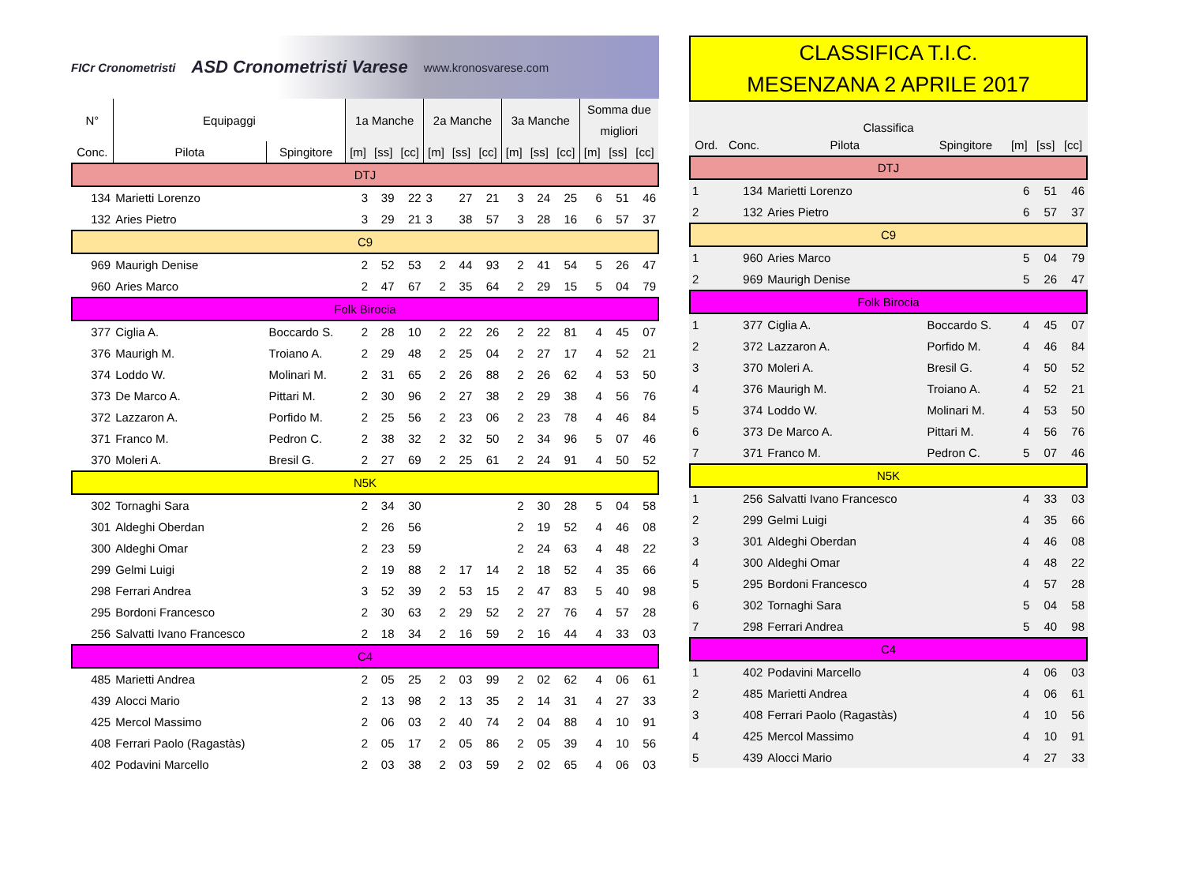FICr Cronometristi ASD Cronometristi Varese www.kronosvarese.com
| N° | Equipaggi | | 1a Manche | | | 2a Manche | | | 3a Manche | | | Somma due | | |
| --- | --- | --- | --- | --- | --- | --- | --- | --- | --- | --- | --- | --- | --- | --- |
| | | | | | | | | | | | | migliori | | |
| Conc. | Pilota | Spingitore | [m] | [ss] | [cc] | [m] | [ss] | [cc] | [m] | [ss] | [cc] | [m] | [ss] | [cc] |
| DTJ | | | | | | | | | | | | | | |
| 134 | Marietti Lorenzo | | 3 | 39 | 22 | 3 | 27 | 21 | 3 | 24 | 25 | 6 | 51 | 46 |
| 132 | Aries Pietro | | 3 | 29 | 21 | 3 | 38 | 57 | 3 | 28 | 16 | 6 | 57 | 37 |
| C9 | | | | | | | | | | | | | | |
| 969 | Maurigh Denise | | 2 | 52 | 53 | 2 | 44 | 93 | 2 | 41 | 54 | 5 | 26 | 47 |
| 960 | Aries Marco | | 2 | 47 | 67 | 2 | 35 | 64 | 2 | 29 | 15 | 5 | 04 | 79 |
| Folk Birocia | | | | | | | | | | | | | | |
| 377 | Ciglia A. | Boccardo S. | 2 | 28 | 10 | 2 | 22 | 26 | 2 | 22 | 81 | 4 | 45 | 07 |
| 376 | Maurigh M. | Troiano A. | 2 | 29 | 48 | 2 | 25 | 04 | 2 | 27 | 17 | 4 | 52 | 21 |
| 374 | Loddo W. | Molinari M. | 2 | 31 | 65 | 2 | 26 | 88 | 2 | 26 | 62 | 4 | 53 | 50 |
| 373 | De Marco A. | Pittari M. | 2 | 30 | 96 | 2 | 27 | 38 | 2 | 29 | 38 | 4 | 56 | 76 |
| 372 | Lazzaron A. | Porfido M. | 2 | 25 | 56 | 2 | 23 | 06 | 2 | 23 | 78 | 4 | 46 | 84 |
| 371 | Franco M. | Pedron C. | 2 | 38 | 32 | 2 | 32 | 50 | 2 | 34 | 96 | 5 | 07 | 46 |
| 370 | Moleri A. | Bresil G. | 2 | 27 | 69 | 2 | 25 | 61 | 2 | 24 | 91 | 4 | 50 | 52 |
| N5K | | | | | | | | | | | | | | |
| 302 | Tornaghi Sara | | 2 | 34 | 30 | | | | 2 | 30 | 28 | 5 | 04 | 58 |
| 301 | Aldeghi Oberdan | | 2 | 26 | 56 | | | | 2 | 19 | 52 | 4 | 46 | 08 |
| 300 | Aldeghi Omar | | 2 | 23 | 59 | | | | 2 | 24 | 63 | 4 | 48 | 22 |
| 299 | Gelmi Luigi | | 2 | 19 | 88 | 2 | 17 | 14 | 2 | 18 | 52 | 4 | 35 | 66 |
| 298 | Ferrari Andrea | | 3 | 52 | 39 | 2 | 53 | 15 | 2 | 47 | 83 | 5 | 40 | 98 |
| 295 | Bordoni Francesco | | 2 | 30 | 63 | 2 | 29 | 52 | 2 | 27 | 76 | 4 | 57 | 28 |
| 256 | Salvatti Ivano Francesco | | 2 | 18 | 34 | 2 | 16 | 59 | 2 | 16 | 44 | 4 | 33 | 03 |
| C4 | | | | | | | | | | | | | | |
| 485 | Marietti Andrea | | 2 | 05 | 25 | 2 | 03 | 99 | 2 | 02 | 62 | 4 | 06 | 61 |
| 439 | Alocci Mario | | 2 | 13 | 98 | 2 | 13 | 35 | 2 | 14 | 31 | 4 | 27 | 33 |
| 425 | Mercol Massimo | | 2 | 06 | 03 | 2 | 40 | 74 | 2 | 04 | 88 | 4 | 10 | 91 |
| 408 | Ferrari Paolo (Ragastàs) | | 2 | 05 | 17 | 2 | 05 | 86 | 2 | 05 | 39 | 4 | 10 | 56 |
| 402 | Podavini Marcello | | 2 | 03 | 38 | 2 | 03 | 59 | 2 | 02 | 65 | 4 | 06 | 03 |
CLASSIFICA T.I.C.
MESENZANA 2 APRILE 2017
| Classifica | | | | | | |
| --- | --- | --- | --- | --- | --- | --- |
| Ord. | Conc. | Pilota | Spingitore | [m] | [ss] | [cc] |
| DTJ | | | | | | |
| 1 | 134 | Marietti Lorenzo | | 6 | 51 | 46 |
| 2 | 132 | Aries Pietro | | 6 | 57 | 37 |
| C9 | | | | | | |
| 1 | 960 | Aries Marco | | 5 | 04 | 79 |
| 2 | 969 | Maurigh Denise | | 5 | 26 | 47 |
| Folk Birocia | | | | | | |
| 1 | 377 | Ciglia A. | Boccardo S. | 4 | 45 | 07 |
| 2 | 372 | Lazzaron A. | Porfido M. | 4 | 46 | 84 |
| 3 | 370 | Moleri A. | Bresil G. | 4 | 50 | 52 |
| 4 | 376 | Maurigh M. | Troiano A. | 4 | 52 | 21 |
| 5 | 374 | Loddo W. | Molinari M. | 4 | 53 | 50 |
| 6 | 373 | De Marco A. | Pittari M. | 4 | 56 | 76 |
| 7 | 371 | Franco M. | Pedron C. | 5 | 07 | 46 |
| N5K | | | | | | |
| 1 | 256 | Salvatti Ivano Francesco | | 4 | 33 | 03 |
| 2 | 299 | Gelmi Luigi | | 4 | 35 | 66 |
| 3 | 301 | Aldeghi Oberdan | | 4 | 46 | 08 |
| 4 | 300 | Aldeghi Omar | | 4 | 48 | 22 |
| 5 | 295 | Bordoni Francesco | | 4 | 57 | 28 |
| 6 | 302 | Tornaghi Sara | | 5 | 04 | 58 |
| 7 | 298 | Ferrari Andrea | | 5 | 40 | 98 |
| C4 | | | | | | |
| 1 | 402 | Podavini Marcello | | 4 | 06 | 03 |
| 2 | 485 | Marietti Andrea | | 4 | 06 | 61 |
| 3 | 408 | Ferrari Paolo (Ragastàs) | | 4 | 10 | 56 |
| 4 | 425 | Mercol Massimo | | 4 | 10 | 91 |
| 5 | 439 | Alocci Mario | | 4 | 27 | 33 |